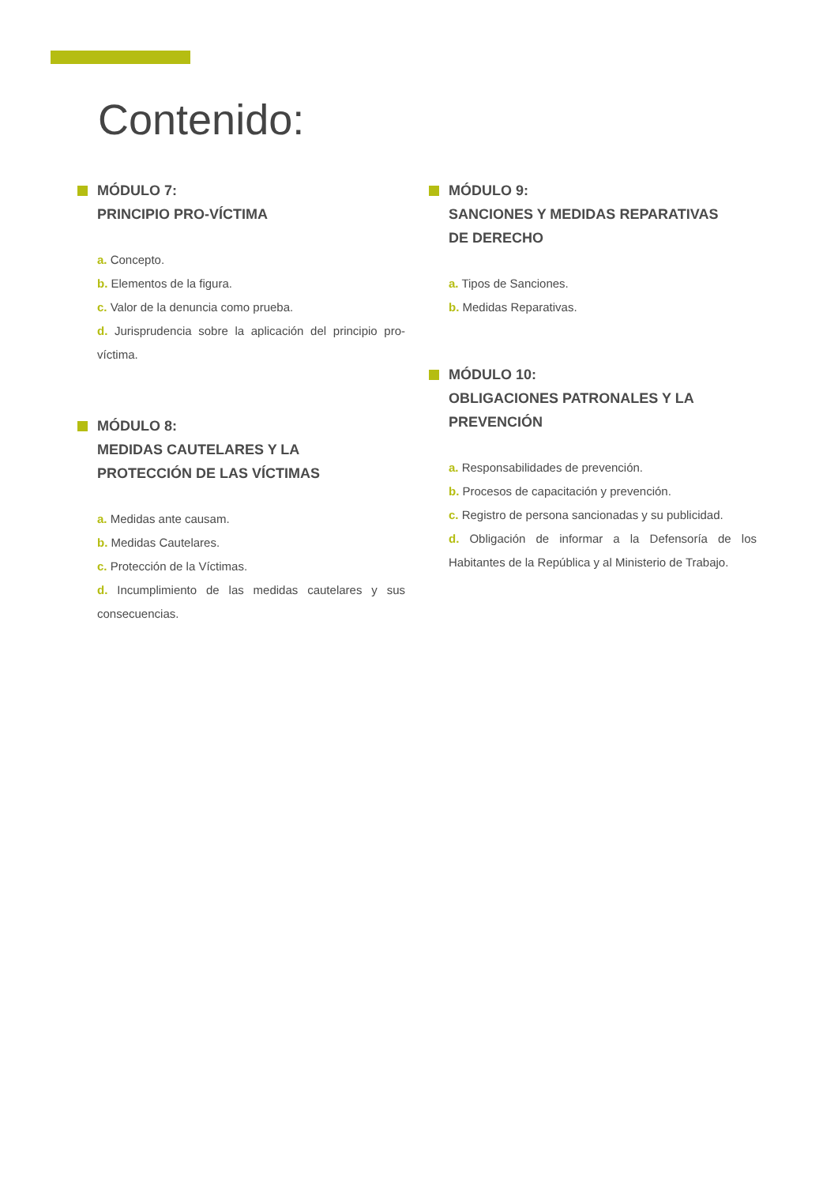Contenido:
MÓDULO 7:
PRINCIPIO PRO-VÍCTIMA
a. Concepto.
b. Elementos de la figura.
c. Valor de la denuncia como prueba.
d. Jurisprudencia sobre la aplicación del principio pro-víctima.
MÓDULO 8:
MEDIDAS CAUTELARES Y LA
PROTECCIÓN DE LAS VÍCTIMAS
a. Medidas ante causam.
b. Medidas Cautelares.
c. Protección de la Víctimas.
d. Incumplimiento de las medidas cautelares y sus consecuencias.
MÓDULO 9:
SANCIONES Y MEDIDAS REPARATIVAS
DE DERECHO
a. Tipos de Sanciones.
b. Medidas Reparativas.
MÓDULO 10:
OBLIGACIONES PATRONALES Y LA
PREVENCIÓN
a. Responsabilidades de prevención.
b. Procesos de capacitación y prevención.
c. Registro de persona sancionadas y su publicidad.
d. Obligación de informar a la Defensoría de los Habitantes de la República y al Ministerio de Trabajo.